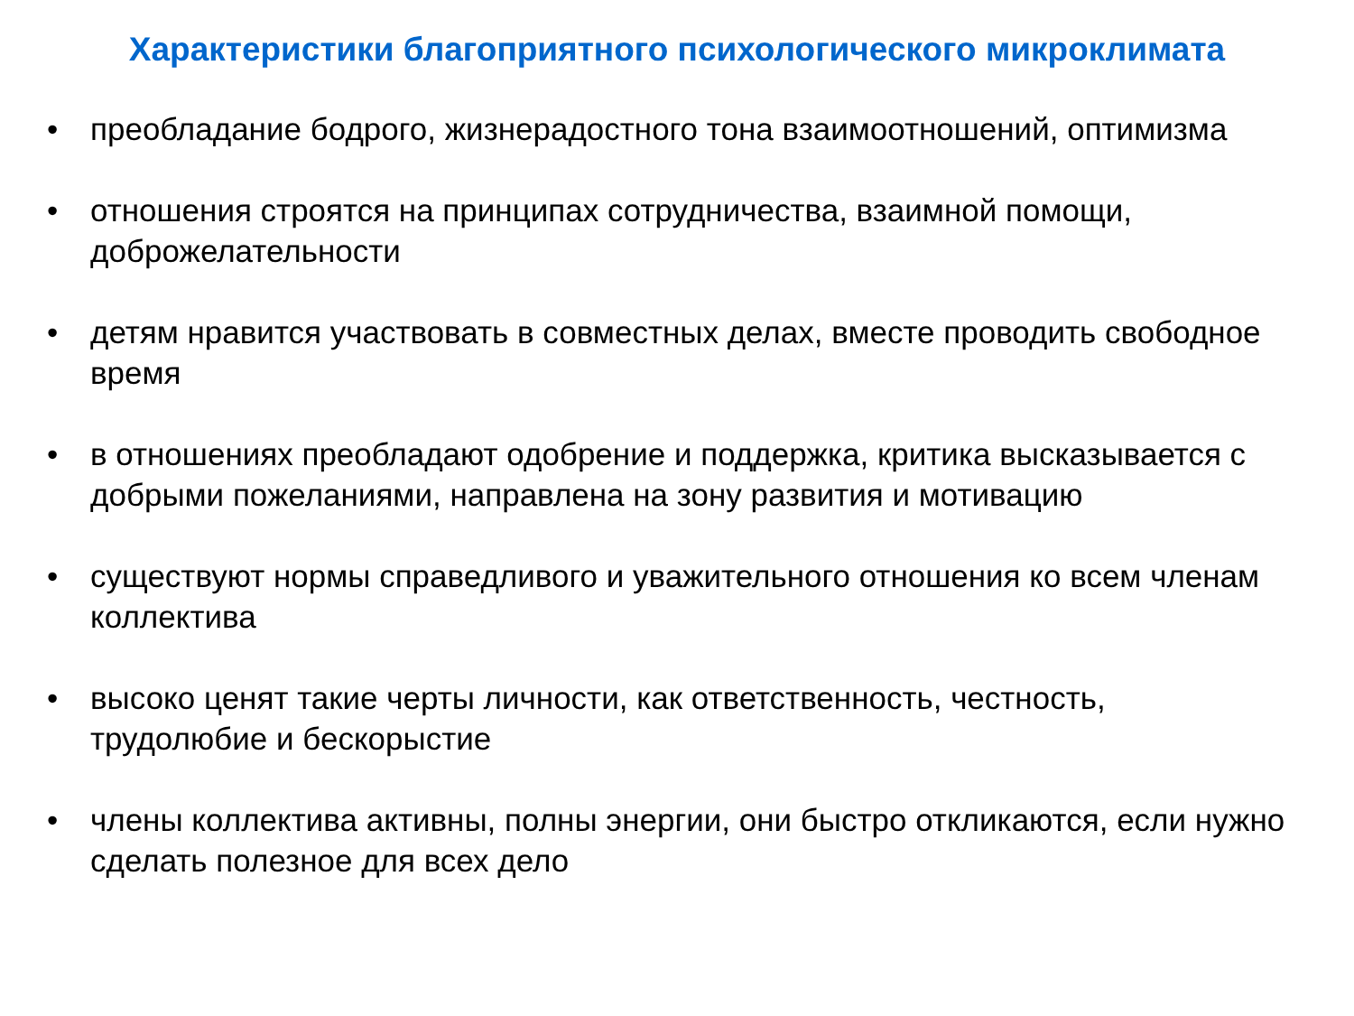Характеристики благоприятного психологического микроклимата
• преобладание бодрого, жизнерадостного тона взаимоотношений, оптимизма
• отношения строятся на принципах сотрудничества, взаимной помощи, доброжелательности
• детям нравится участвовать в совместных делах, вместе проводить свободное время
• в отношениях преобладают одобрение и поддержка, критика высказывается с добрыми пожеланиями, направлена на зону развития и мотивацию
• существуют нормы справедливого и уважительного отношения ко всем членам коллектива
• высоко ценят такие черты личности, как ответственность, честность, трудолюбие и бескорыстие
• члены коллектива активны, полны энергии, они быстро откликаются, если нужно сделать полезное для всех дело